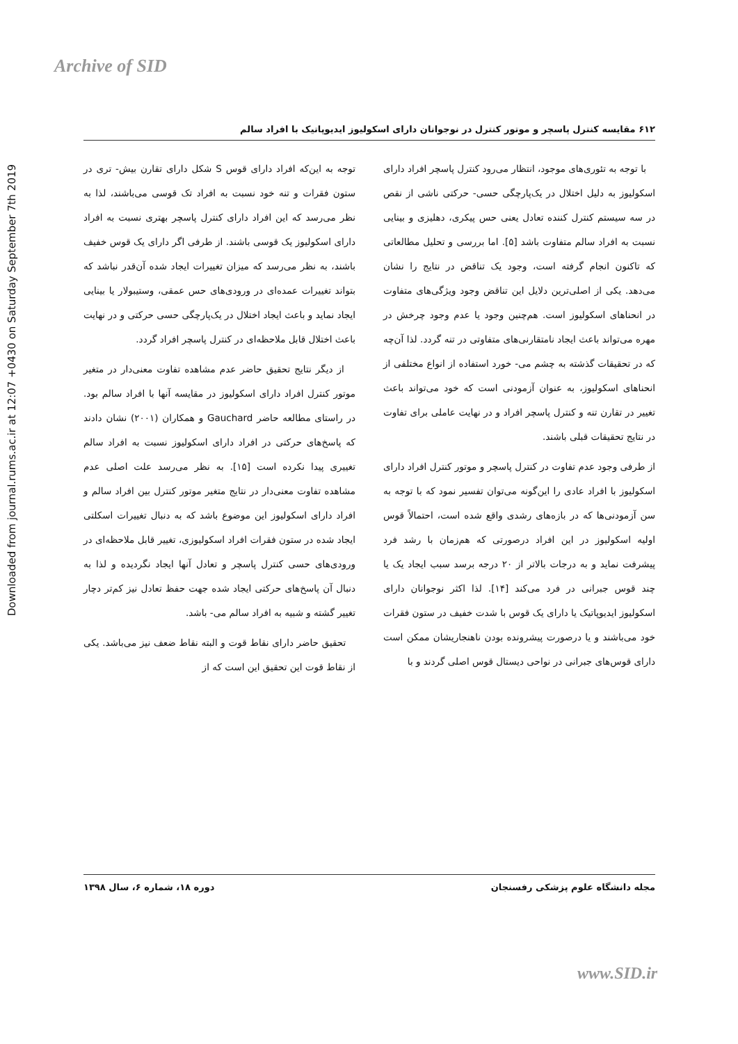Archive of SID
Downloaded from journal.rums.ac.ir at 12:07 +0430 on Saturday September 7th 2019
۶۱۲ مقایسه کنترل پاسچر و موتور کنترل در نوجوانان دارای اسکولیوز ایدیوپاتیک با افراد سالم
با توجه به تئوری‌های موجود، انتظار می‌رود کنترل پاسچر افراد دارای اسکولیوز به دلیل اختلال در یک‌پارچگی حسی- حرکتی ناشی از نقص در سه سیستم کنترل کننده تعادل یعنی حس پیکری، دهلیزی و بینایی نسبت به افراد سالم متفاوت باشد [۵]. اما بررسی و تحلیل مطالعاتی که تاکنون انجام گرفته است، وجود یک تناقض در نتایج را نشان می‌دهد. یکی از اصلی‌ترین دلایل این تناقض وجود ویژگی‌های متفاوت در انحناهای اسکولیوز است. هم‌چنین وجود یا عدم وجود چرخش در مهره می‌تواند باعث ایجاد نامتقارنی‌های متفاوتی در تنه گردد. لذا آن‌چه که در تحقیقات گذشته به چشم می- خورد استفاده از انواع مختلفی از انحناهای اسکولیوز، به عنوان آزمودنی است که خود می‌تواند باعث تغییر در تقارن تنه و کنترل پاسچر افراد و در نهایت عاملی برای تفاوت در نتایج تحقیقات قبلی باشند.
از طرفی وجود عدم تفاوت در کنترل پاسچر و موتور کنترل افراد دارای اسکولیوز با افراد عادی را این‌گونه می‌توان تفسیر نمود که با توجه به سن آزمودنی‌ها که در بازه‌های رشدی واقع شده است، احتمالاً قوس اولیه اسکولیوز در این افراد درصورتی که هم‌زمان با رشد فرد پیشرفت نماید و به درجات بالاتر از ۲۰ درجه برسد سبب ایجاد یک یا چند قوس جبرانی در فرد می‌کند [۱۴]. لذا اکثر نوجوانان دارای اسکولیوز ایدیوپاتیک یا دارای یک قوس با شدت خفیف در ستون فقرات خود می‌باشند و یا درصورت پیشرونده بودن ناهنجاریشان ممکن است دارای قوس‌های جبرانی در نواحی دیستال قوس اصلی گردند و با
توجه به این‌که افراد دارای قوس S شکل دارای تقارن بیش- تری در ستون فقرات و تنه خود نسبت به افراد تک قوسی می‌باشند، لذا به نظر می‌رسد که این افراد دارای کنترل پاسچر بهتری نسبت به افراد دارای اسکولیوز یک قوسی باشند. از طرفی اگر دارای یک قوس خفیف باشند، به نظر می‌رسد که میزان تغییرات ایجاد شده آن‌قدر نباشد که بتواند تغییرات عمده‌ای در ورودی‌های حس عمقی، وستیبولار یا بینایی ایجاد نماید و باعث ایجاد اختلال در یک‌پارچگی حسی حرکتی و در نهایت باعث اختلال قابل ملاحظه‌ای در کنترل پاسچر افراد گردد.
از دیگر نتایج تحقیق حاضر عدم مشاهده تفاوت معنی‌دار در متغیر موتور کنترل افراد دارای اسکولیوز در مقایسه آنها با افراد سالم بود. در راستای مطالعه حاضر Gauchard و همکاران (۲۰۰۱) نشان دادند که پاسخ‌های حرکتی در افراد دارای اسکولیوز نسبت به افراد سالم تغییری پیدا نکرده است [۱۵]. به نظر می‌رسد علت اصلی عدم مشاهده تفاوت معنی‌دار در نتایج متغیر موتور کنترل بین افراد سالم و افراد دارای اسکولیوز این موضوع باشد که به دنبال تغییرات اسکلتی ایجاد شده در ستون فقرات افراد اسکولیوزی، تغییر قابل ملاحظه‌ای در ورودی‌های حسی کنترل پاسچر و تعادل آنها ایجاد نگردیده و لذا به دنبال آن پاسخ‌های حرکتی ایجاد شده جهت حفظ تعادل نیز کم‌تر دچار تغییر گشته و شبیه به افراد سالم می- باشد.
تحقیق حاضر دارای نقاط قوت و البته نقاط ضعف نیز می‌باشد. یکی از نقاط قوت این تحقیق این است که از
مجله دانشگاه علوم پزشکی رفسنجان دوره ۱۸، شماره ۶، سال ۱۳۹۸
www.SID.ir